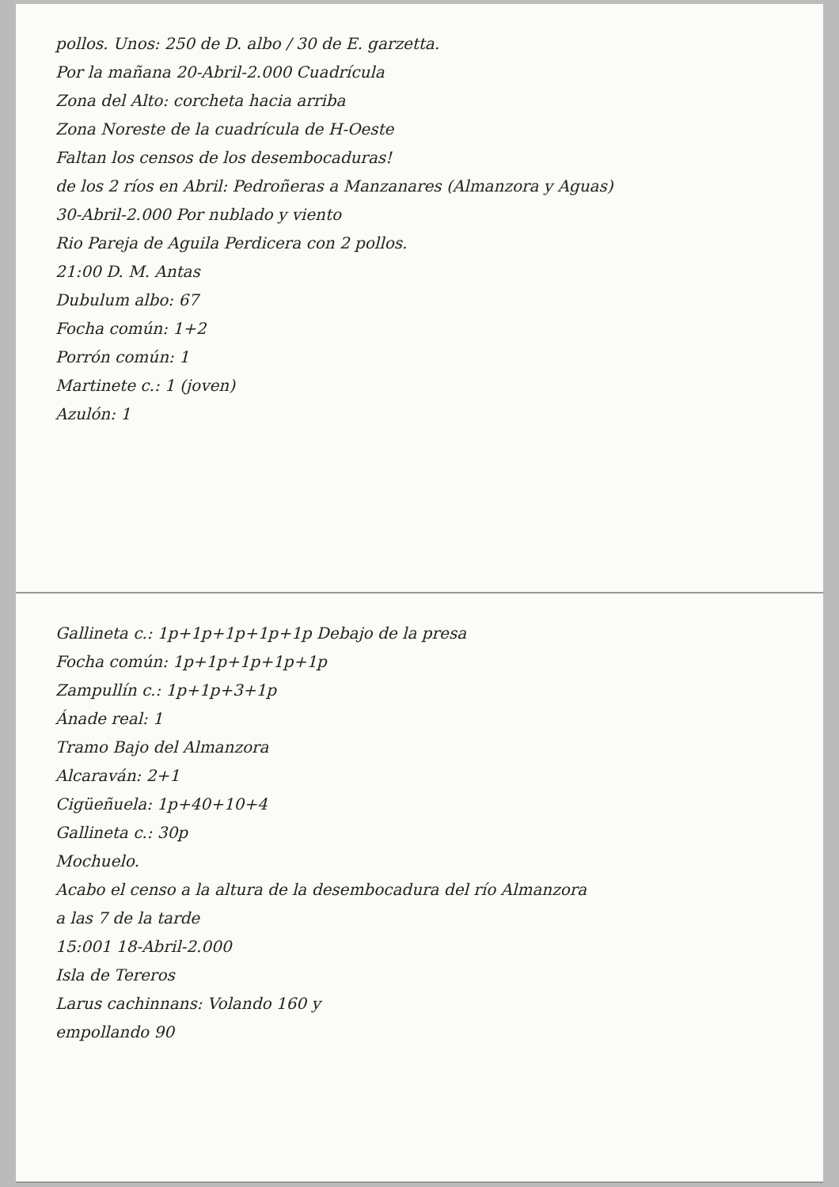pollos. Unos: 250 de D. albo / 30 de E. garzetta.
Por la mañana 20-Abril-2.000 Cuadrícula
Zona del Alto: corcheta hacia arriba
Zona Noreste de la cuadrícula de H-Oeste
Faltan los censos de los desembocaduras!
de los 2 ríos en Abril: Pedroñeras a Manzanares (Almanzora y Aguas)
30-Abril-2.000 Por nublado y viento
Rio Pareja de Aguila Perdicera con 2 pollos.
21:00 D. M. Antas
Dubulum albo: 67
Focha común: 1+2
Porrón común: 1
Martinete c.: 1 (joven)
Azulón: 1
Gallineta c.: 1p+1p+1p+1p+1p Debajo de la presa
Focha común: 1p+1p+1p+1p+1p
Zampullín c.: 1p+1p+3+1p
Ánade real: 1
Tramo Bajo del Almanzora
Alcaraván: 2+1
Cigüeñuela: 1p+40+10+4
Gallineta c.: 30p
Mochuelo.
Acabo el censo a la altura de la desembocadura del río Almanzora
a las 7 de la tarde
15:001 18-Abril-2.000
Isla de Tereros
Larus cachinnans: Volando 160 y
empollando 90